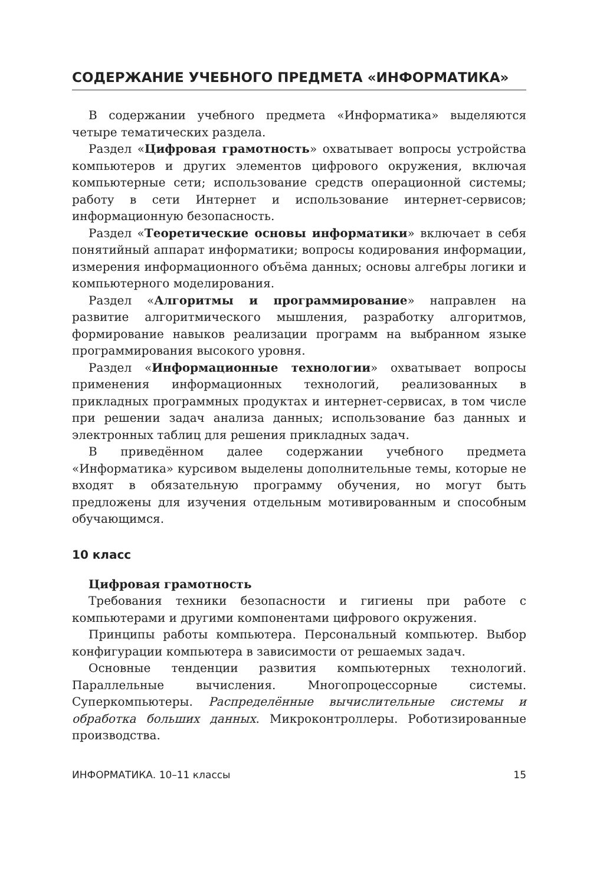СОДЕРЖАНИЕ УЧЕБНОГО ПРЕДМЕТА «ИНФОРМАТИКА»
В содержании учебного предмета «Информатика» выделяются четыре тематических раздела.
Раздел «Цифровая грамотность» охватывает вопросы устройства компьютеров и других элементов цифрового окружения, включая компьютерные сети; использование средств операционной системы; работу в сети Интернет и использование интернет-сервисов; информационную безопасность.
Раздел «Теоретические основы информатики» включает в себя понятийный аппарат информатики; вопросы кодирования информации, измерения информационного объёма данных; основы алгебры логики и компьютерного моделирования.
Раздел «Алгоритмы и программирование» направлен на развитие алгоритмического мышления, разработку алгоритмов, формирование навыков реализации программ на выбранном языке программирования высокого уровня.
Раздел «Информационные технологии» охватывает вопросы применения информационных технологий, реализованных в прикладных программных продуктах и интернет-сервисах, в том числе при решении задач анализа данных; использование баз данных и электронных таблиц для решения прикладных задач.
В приведённом далее содержании учебного предмета «Информатика» курсивом выделены дополнительные темы, которые не входят в обязательную программу обучения, но могут быть предложены для изучения отдельным мотивированным и способным обучающимся.
10 класс
Цифровая грамотность
Требования техники безопасности и гигиены при работе с компьютерами и другими компонентами цифрового окружения.
Принципы работы компьютера. Персональный компьютер. Выбор конфигурации компьютера в зависимости от решаемых задач.
Основные тенденции развития компьютерных технологий. Параллельные вычисления. Многопроцессорные системы. Суперкомпьютеры. Распределённые вычислительные системы и обработка больших данных. Микроконтроллеры. Роботизированные производства.
ИНФОРМАТИКА. 10–11 классы 15